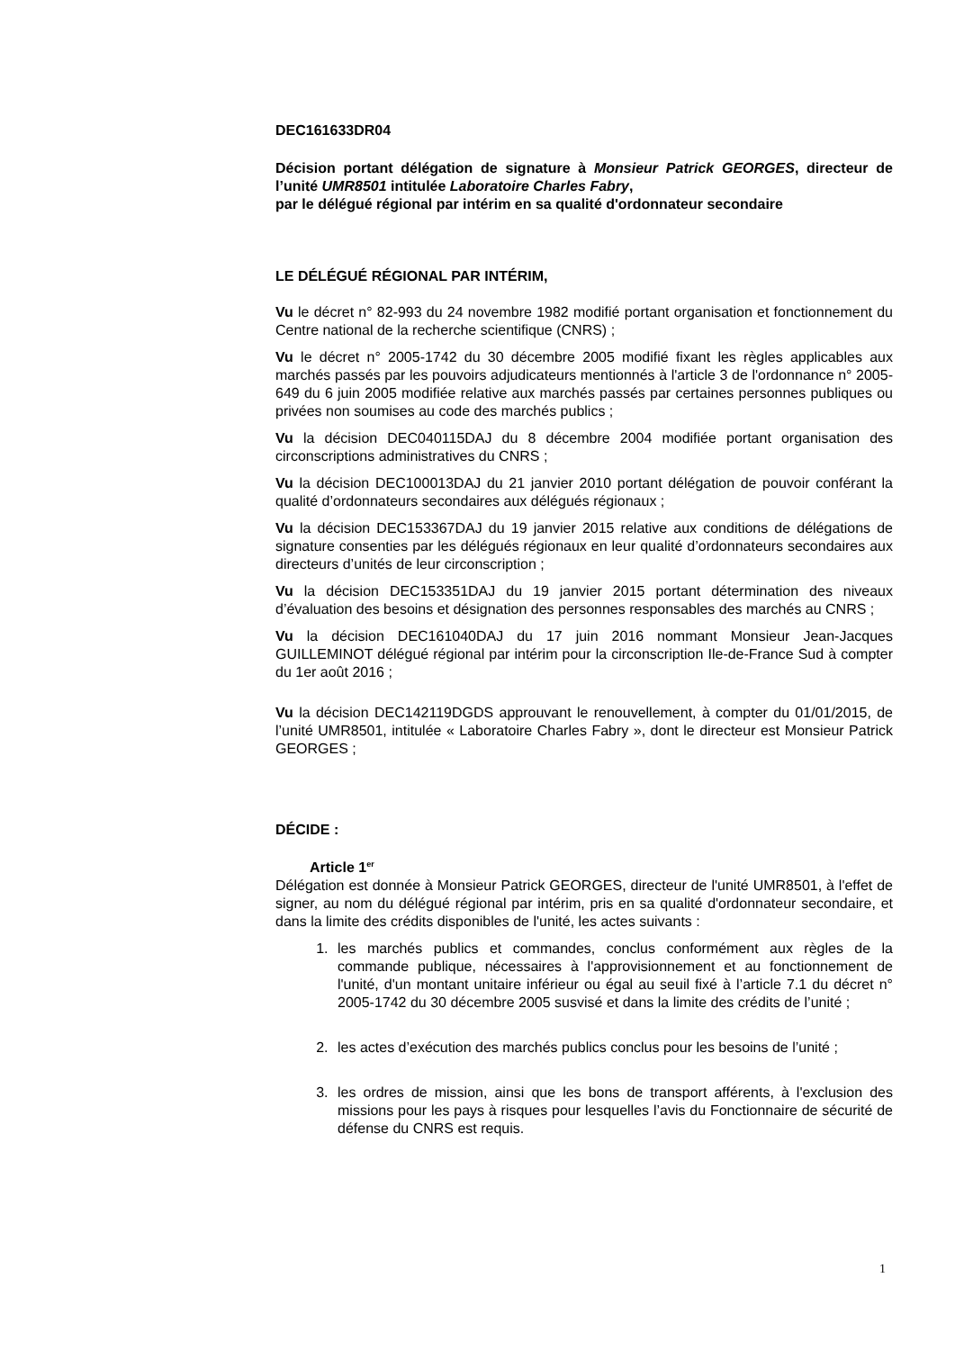DEC161633DR04
Décision portant délégation de signature à Monsieur Patrick GEORGES, directeur de l’unité UMR8501 intitulée Laboratoire Charles Fabry,
par le délégué régional par intérim en sa qualité d'ordonnateur secondaire
LE DÉLÉGUÉ RÉGIONAL PAR INTÉRIM,
Vu le décret n° 82-993 du 24 novembre 1982 modifié portant organisation et fonctionnement du Centre national de la recherche scientifique (CNRS) ;
Vu le décret n° 2005-1742 du 30 décembre 2005 modifié fixant les règles applicables aux marchés passés par les pouvoirs adjudicateurs mentionnés à l'article 3 de l'ordonnance n° 2005-649 du 6 juin 2005 modifiée relative aux marchés passés par certaines personnes publiques ou privées non soumises au code des marchés publics ;
Vu la décision DEC040115DAJ du 8 décembre 2004 modifiée portant organisation des circonscriptions administratives du CNRS ;
Vu la décision DEC100013DAJ du 21 janvier 2010 portant délégation de pouvoir conférant la qualité d’ordonnateurs secondaires aux délégués régionaux ;
Vu la décision DEC153367DAJ du 19 janvier 2015 relative aux conditions de délégations de signature consenties par les délégués régionaux en leur qualité d’ordonnateurs secondaires aux directeurs d’unités de leur circonscription ;
Vu la décision DEC153351DAJ du 19 janvier 2015 portant détermination des niveaux d’évaluation des besoins et désignation des personnes responsables des marchés au CNRS ;
Vu la décision DEC161040DAJ du 17 juin 2016 nommant Monsieur Jean-Jacques GUILLEMINOT délégué régional par intérim pour la circonscription Ile-de-France Sud à compter du 1er août 2016 ;
Vu la décision DEC142119DGDS approuvant le renouvellement, à compter du 01/01/2015, de l’unité UMR8501, intitulée « Laboratoire Charles Fabry », dont le directeur est Monsieur Patrick GEORGES ;
DÉCIDE :
Article 1<sup>er</sup>
Délégation est donnée à Monsieur Patrick GEORGES, directeur de l'unité UMR8501, à l'effet de signer, au nom du délégué régional par intérim, pris en sa qualité d'ordonnateur secondaire, et dans la limite des crédits disponibles de l'unité, les actes suivants :
1. les marchés publics et commandes, conclus conformément aux règles de la commande publique, nécessaires à l'approvisionnement et au fonctionnement de l'unité, d'un montant unitaire inférieur ou égal au seuil fixé à l’article 7.1 du décret n° 2005-1742 du 30 décembre 2005 susvisé et dans la limite des crédits de l’unité ;
2. les actes d’exécution des marchés publics conclus pour les besoins de l’unité ;
3. les ordres de mission, ainsi que les bons de transport afférents, à l'exclusion des missions pour les pays à risques pour lesquelles l’avis du Fonctionnaire de sécurité de défense du CNRS est requis.
1